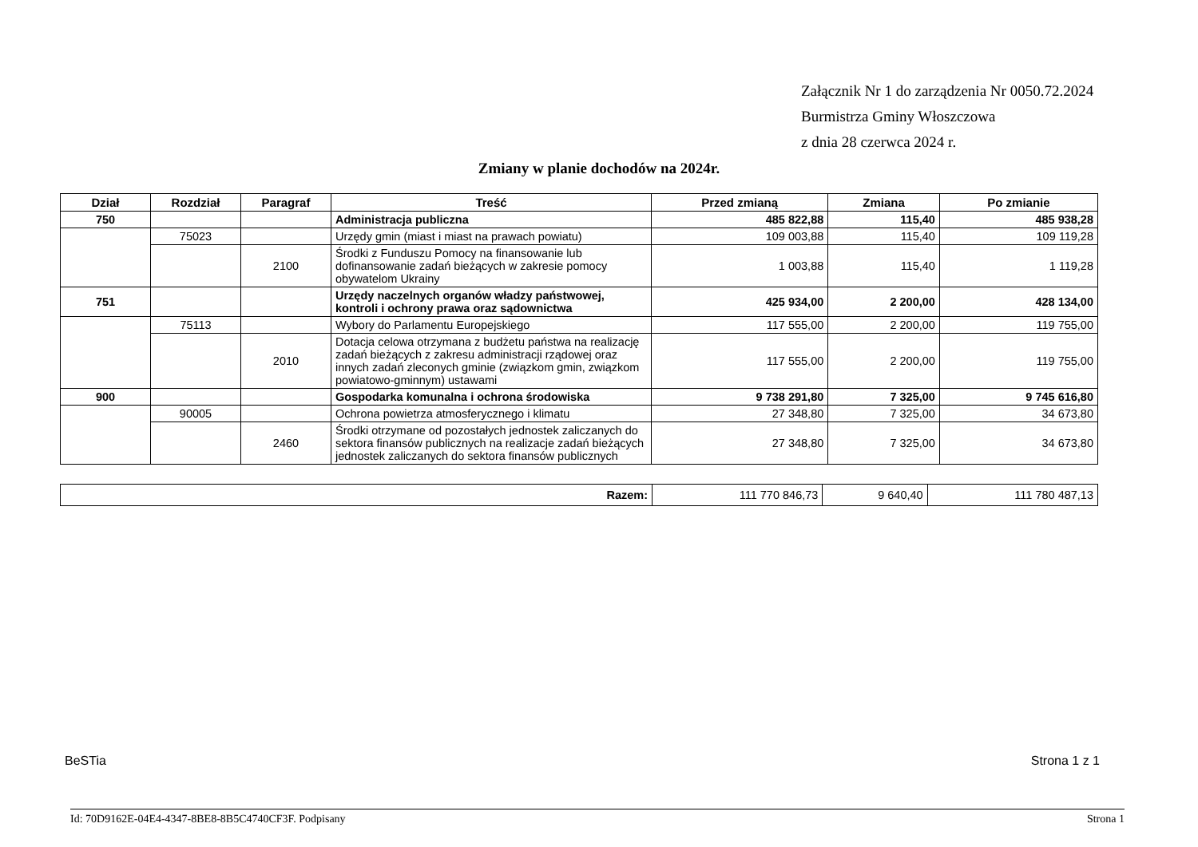Załącznik Nr 1 do zarządzenia Nr 0050.72.2024
Burmistrza Gminy Włoszczowa
z dnia 28 czerwca 2024 r.
Zmiany w planie dochodów na 2024r.
| Dział | Rozdział | Paragraf | Treść | Przed zmianą | Zmiana | Po zmianie |
| --- | --- | --- | --- | --- | --- | --- |
| 750 | | | Administracja publiczna | 485 822,88 | 115,40 | 485 938,28 |
| | 75023 | | Urzędy gmin (miast i miast na prawach powiatu) | 109 003,88 | 115,40 | 109 119,28 |
| | | 2100 | Środki z Funduszu Pomocy na finansowanie lub dofinansowanie zadań bieżących w zakresie pomocy obywatelom Ukrainy | 1 003,88 | 115,40 | 1 119,28 |
| 751 | | | Urzędy naczelnych organów władzy państwowej, kontroli i ochrony prawa oraz sądownictwa | 425 934,00 | 2 200,00 | 428 134,00 |
| | 75113 | | Wybory do Parlamentu Europejskiego | 117 555,00 | 2 200,00 | 119 755,00 |
| | | 2010 | Dotacja celowa otrzymana z budżetu państwa na realizację zadań bieżących z zakresu administracji rządowej oraz innych zadań zleconych gminie (związkom gmin, związkom powiatowo-gminnym) ustawami | 117 555,00 | 2 200,00 | 119 755,00 |
| 900 | | | Gospodarka komunalna i ochrona środowiska | 9 738 291,80 | 7 325,00 | 9 745 616,80 |
| | 90005 | | Ochrona powietrza atmosferycznego i klimatu | 27 348,80 | 7 325,00 | 34 673,80 |
| | | 2460 | Środki otrzymane od pozostałych jednostek zaliczanych do sektora finansów publicznych na realizacje zadań bieżących jednostek zaliczanych do sektora finansów publicznych | 27 348,80 | 7 325,00 | 34 673,80 |
| Razem: | 111 770 846,73 | 9 640,40 | 111 780 487,13 |
BeSTia Strona 1 z 1
Id: 70D9162E-04E4-4347-8BE8-8B5C4740CF3F. Podpisany Strona 1